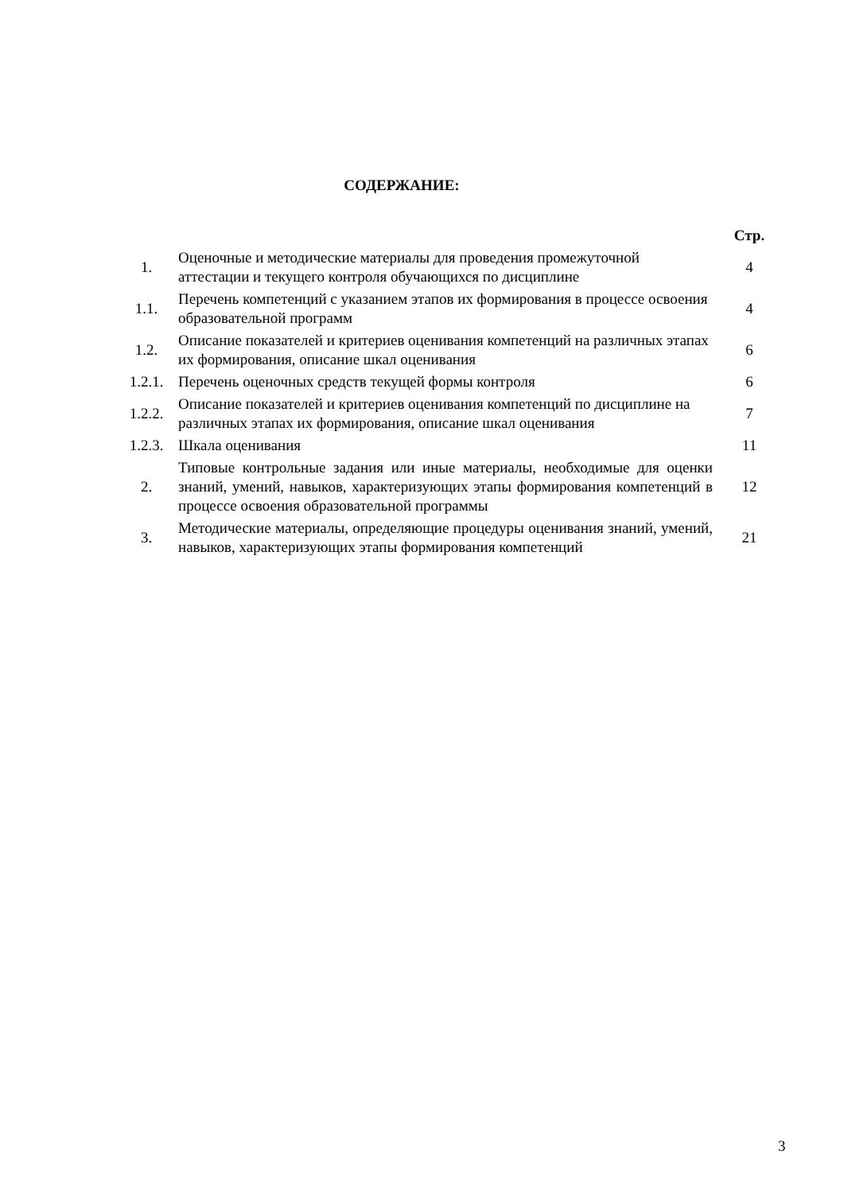СОДЕРЖАНИЕ:
| | | Стр. |
| --- | --- | --- |
| 1. | Оценочные и методические материалы для проведения промежуточной аттестации и текущего контроля обучающихся по дисциплине | 4 |
| 1.1. | Перечень компетенций с указанием этапов их формирования в процессе освоения образовательной программ | 4 |
| 1.2. | Описание показателей и критериев оценивания компетенций на различных этапах их формирования, описание шкал оценивания | 6 |
| 1.2.1. | Перечень оценочных средств текущей формы контроля | 6 |
| 1.2.2. | Описание показателей и критериев оценивания компетенций по дисциплине на различных этапах их формирования, описание шкал оценивания | 7 |
| 1.2.3. | Шкала оценивания | 11 |
| 2. | Типовые контрольные задания или иные материалы, необходимые для оценки знаний, умений, навыков, характеризующих этапы формирования компетенций в процессе освоения образовательной программы | 12 |
| 3. | Методические материалы, определяющие процедуры оценивания знаний, умений, навыков, характеризующих этапы формирования компетенций | 21 |
3